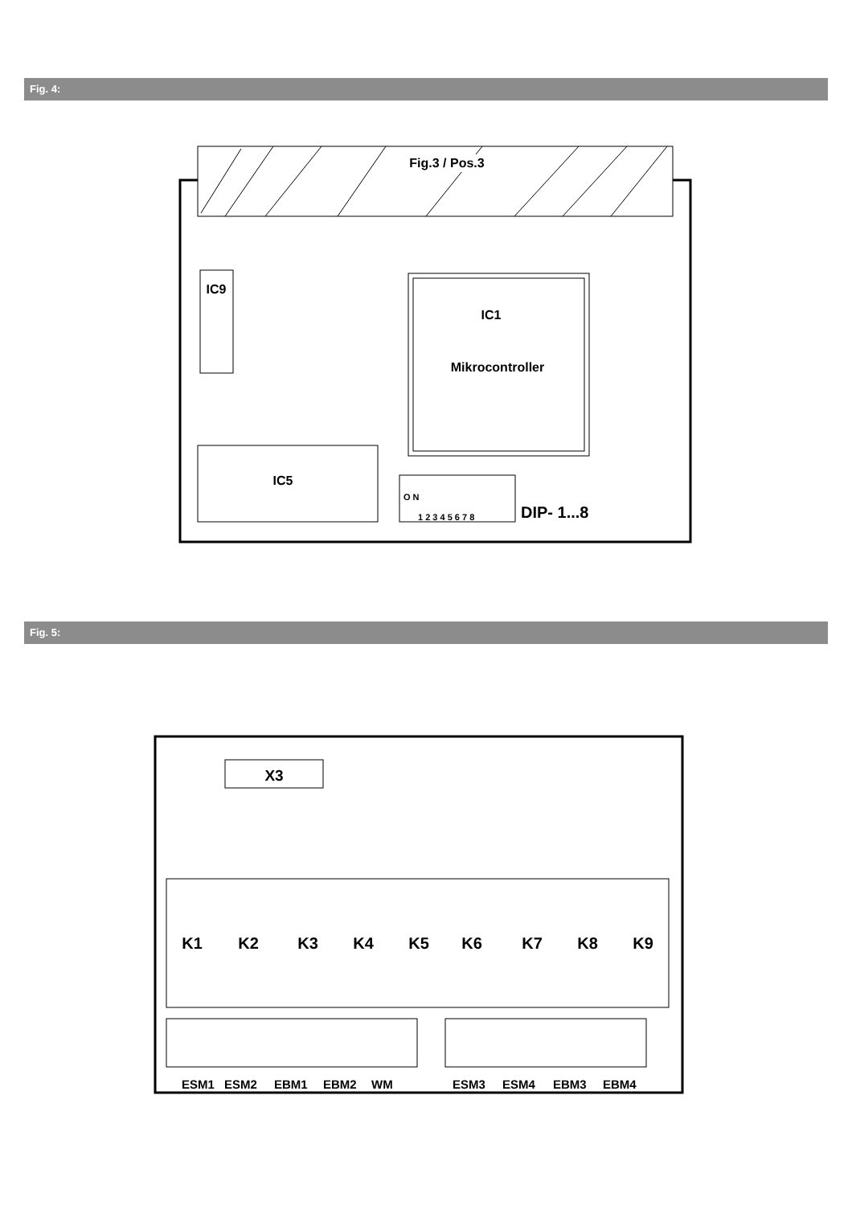Fig. 4:
Fig.3 / Pos.3
IC9
IC1
Mikrocontroller
IC5
O N
1 2 3 4 5 6 7 8
DIP- 1...8
Fig. 5:
X3
K1
K2
K3
K4
K5
K6
K7
K8
K9
ESM1
ESM2
EBM1
EBM2
WM
ESM3
ESM4
EBM3
EBM4